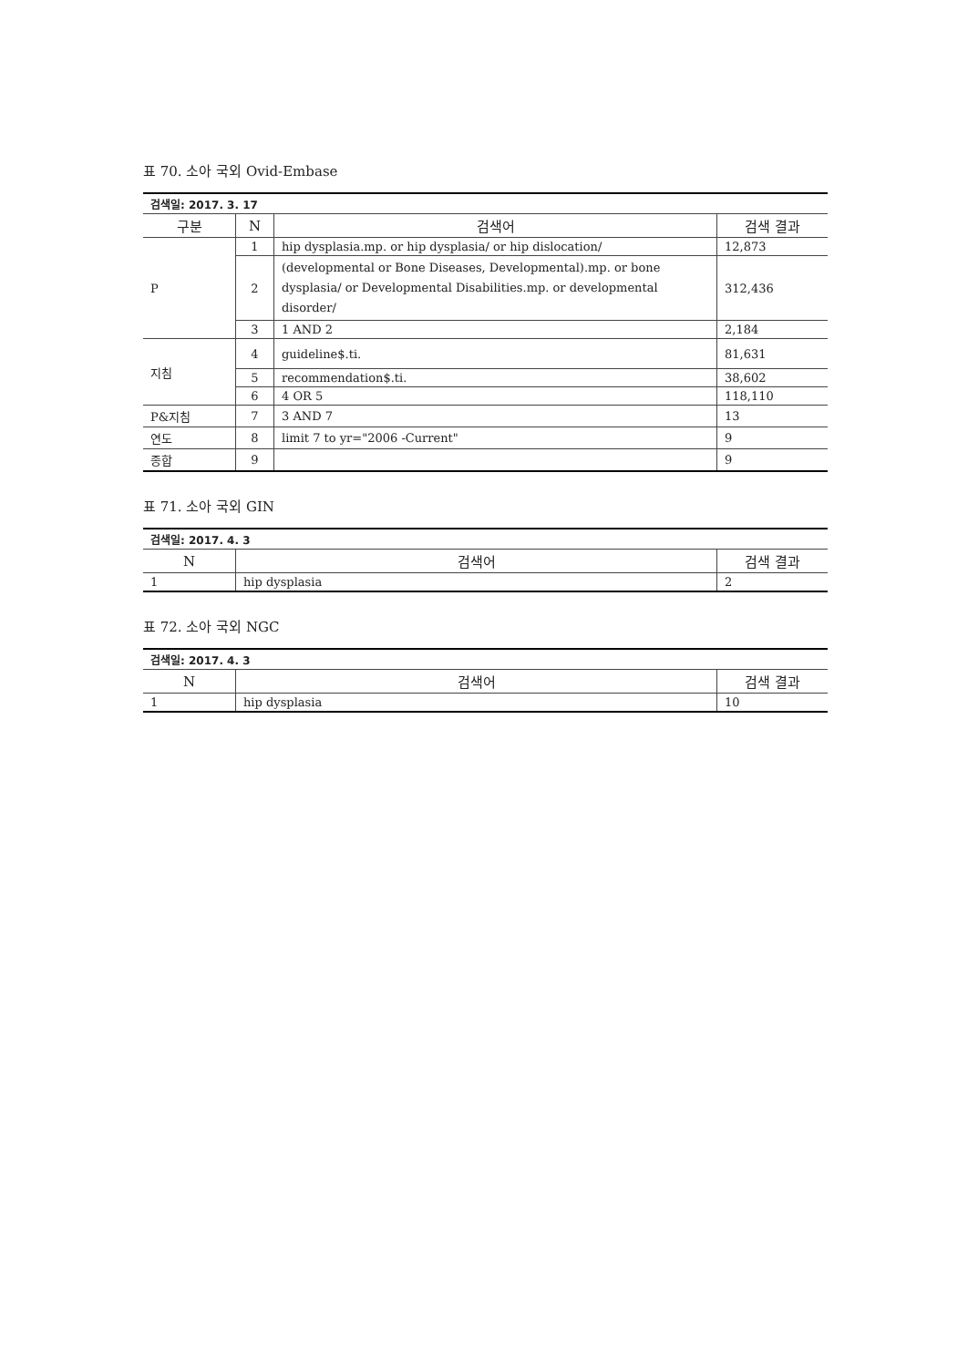표 70. 소아 국외 Ovid-Embase
| 검색일: 2017. 3. 17 | | | |
| 구분 | N | 검색어 | 검색 결과 |
| P | 1 | hip dysplasia.mp. or hip dysplasia/ or hip dislocation/ | 12,873 |
| | 2 | (developmental or Bone Diseases, Developmental).mp. or bone dysplasia/ or Developmental Disabilities.mp. or developmental disorder/ | 312,436 |
| | 3 | 1 AND 2 | 2,184 |
| 지침 | 4 | guideline$.ti. | 81,631 |
| | 5 | recommendation$.ti. | 38,602 |
| | 6 | 4 OR 5 | 118,110 |
| P&지침 | 7 | 3 AND 7 | 13 |
| 연도 | 8 | limit 7 to yr="2006 -Current" | 9 |
| 종합 | 9 | | 9 |
표 71. 소아 국외 GIN
| 검색일: 2017. 4. 3 | | |
| N | 검색어 | 검색 결과 |
| 1 | hip dysplasia | 2 |
표 72. 소아 국외 NGC
| 검색일: 2017. 4. 3 | | |
| N | 검색어 | 검색 결과 |
| 1 | hip dysplasia | 10 |